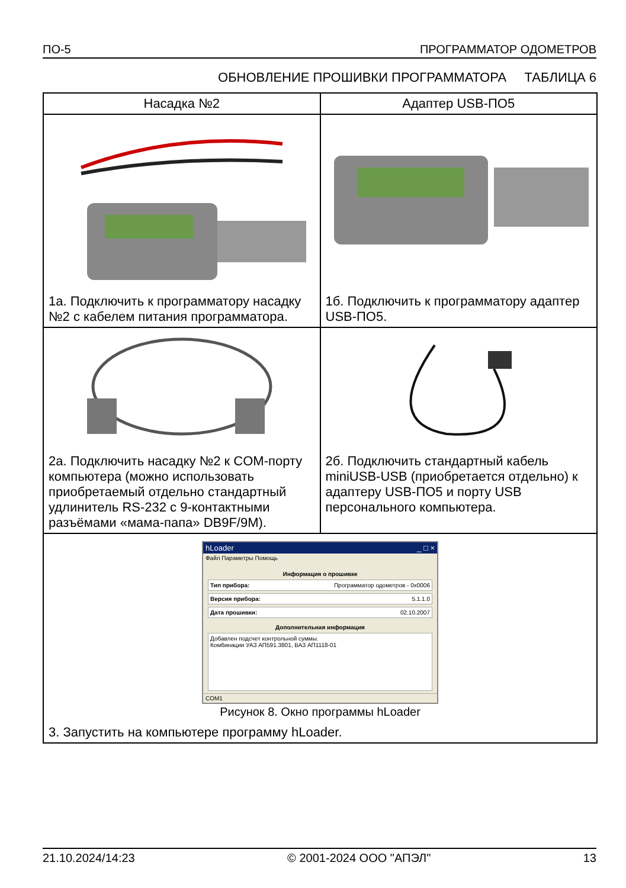ПО-5 ПРОГРАММАТОР ОДОМЕТРОВ
ОБНОВЛЕНИЕ ПРОШИВКИ ПРОГРАММАТОРА ТАБЛИЦА 6
| Насадка №2 | Адаптер USB-ПО5 |
| --- | --- |
| 1а. Подключить к программатору насадку №2 с кабелем питания программатора. | 1б. Подключить к программатору адаптер USB-ПО5. |
| 2а. Подключить насадку №2 к COM-порту компьютера (можно использовать приобретаемый отдельно стандартный удлинитель RS-232 с 9-контактными разъёмами «мама-папа» DB9F/9M). | 2б. Подключить стандартный кабель miniUSB-USB (приобретается отдельно) к адаптеру USB-ПО5 и порту USB персонального компьютера. |
| hLoader _ □ × Файл Параметры Помощь Информация о прошивке Тип прибора: Программатор одометров - 0x0006 Версия прибора: 5.1.1.0 Дата прошивки: 02.10.2007 Дополнительная информация Добавлен подсчет контрольной суммы. Комбинации УАЗ АП591.3801, ВАЗ АП1118-01 COM1 Рисунок 8. Окно программы hLoader 3. Запустить на компьютере программу hLoader. | |
21.10.2024/14:23 © 2001-2024 ООО "АПЭЛ" 13